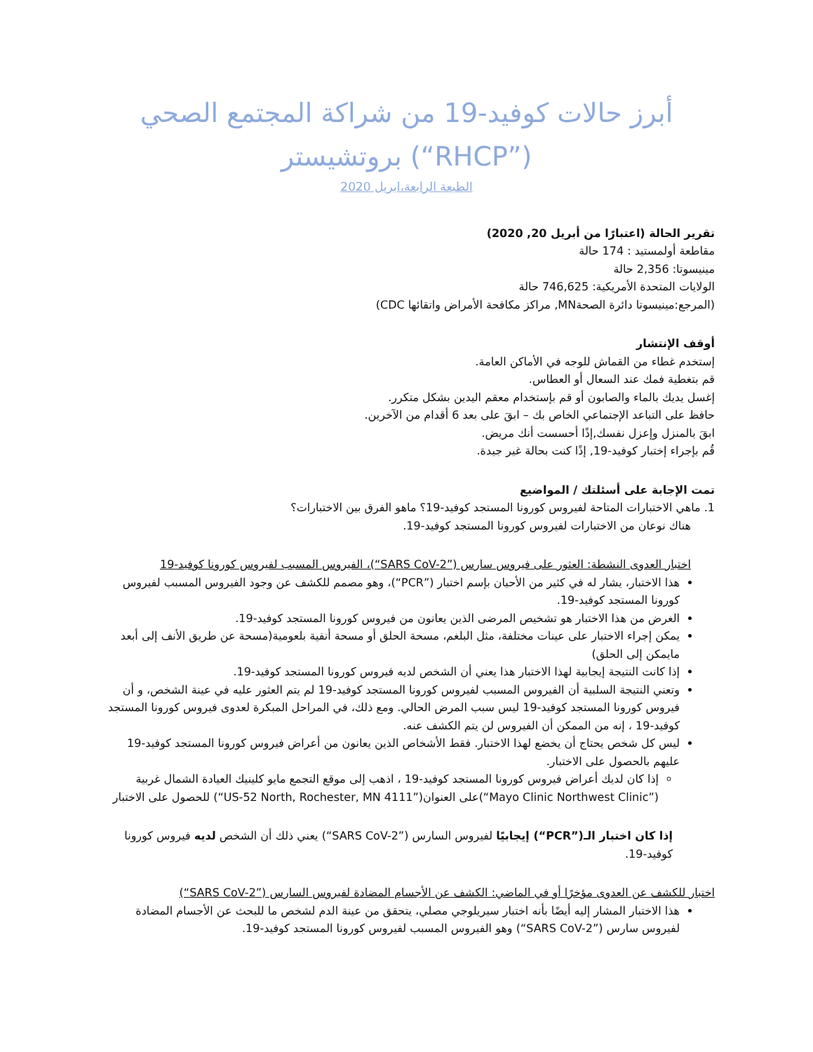أبرز حالات كوفيد-19 من شراكة المجتمع الصحي (”RHCP“) بروتشيستر
الطبعة الرابعة،ابريل 2020
تقرير الحالة (اعتبارًا من أبريل 20, 2020)
مقاطعة أولمستيد : 174 حالة
مينيسوتا: 2,356 حالة
الولايات المتحدة الأمريكية: 746,625 حالة
(المرجع:مينيسوتا دائرة الصحةMN, مراكز مكافحة الأمراض واتقائها CDC)
أوقف الإنتشار
إستخدم غطاء من القماش للوجه في الأماكن العامة.
قم بتغطية فمك عند السعال أو العطاس.
إغسل يديك بالماء والصابون أو قم بإستخدام معقم اليدين بشكل متكرر.
حافظ على التباعد الإجتماعي الخاص بك – ابقَ على بعد 6 أقدام من الآخرين.
ابقَ بالمنزل وإعزل نفسك,إذًا أحسست أنك مريض.
قُم بإجراء إختبار كوفيد-19, إذًا كنت بحالة غير جيدة.
تمت الإجابة على أسئلتك / المواضيع
1. ماهي الاختبارات المتاحة لفيروس كورونا المستجد كوفيد-19؟ ماهو الفرق بين الاختبارات؟
هناك نوعان من الاختبارات لفيروس كورونا المستجد كوفيد-19.
اختبار العدوى النشطة: العثور على فيروس سارس (”SARS CoV-2“)، الفيروس المسبب لفيروس كورونا كوفيد-19
هذا الاختبار، يشار له في كثير من الأحيان بإسم اختبار (”PCR“)، وهو مصمم للكشف عن وجود الفيروس المسبب لفيروس كورونا المستجد كوفيد-19.
الغرض من هذا الاختبار هو تشخيص المرضى الذين يعانون من فيروس كورونا المستجد كوفيد-19.
يمكن إجراء الاختبار على عينات مختلفة، مثل البلغم، مسحة الحلق أو مسحة أنفية بلعومية(مسحة عن طريق الأنف إلى أبعد مايمكن إلى الحلق)
إذا كانت النتيجة إيجابية لهذا الاختبار هذا يعني أن الشخص لديه فيروس كورونا المستجد كوفيد-19.
وتعني النتيجة السلبية أن الفيروس المسبب لفيروس كورونا المستجد كوفيد-19 لم يتم العثور عليه في عينة الشخص، و أن فيروس كورونا المستجد كوفيد-19 ليس سبب المرض الحالي. ومع ذلك، في المراحل المبكرة لعدوى فيروس كورونا المستجد كوفيد-19 ، إنه من الممكن أن الفيروس لن يتم الكشف عنه.
ليس كل شخص يحتاج أن يخضع لهذا الاختبار. فقط الأشخاص الذين يعانون من أعراض فيروس كورونا المستجد كوفيد-19 عليهم بالحصول على الاختبار.
إذا كان لديك أعراض فيروس كورونا المستجد كوفيد-19 ، اذهب إلى موقع التجمع مايو كلينيك العيادة الشمال غربية (”Mayo Clinic Northwest Clinic“)على العنوان(”4111 US-52 North, Rochester, MN“) للحصول على الاختبار
إذا كان اختبار الـ(”PCR“) إيجابيًا لفيروس السارس (”SARS CoV-2“) يعني ذلك أن الشخص لديه فيروس كورونا كوفيد-19.
اختبار للكشف عن العدوى مؤخرًا أو في الماضي: الكشف عن الأجسام المضادة لفيروس السارس (”SARS CoV-2“)
هذا الاختبار المشار إليه أيضًا بأنه اختبار سيريلوجي مصلي، يتحقق من عينة الدم لشخص ما للبحث عن الأجسام المضادة لفيروس سارس (”SARS CoV-2“) وهو الفيروس المسبب لفيروس كورونا المستجد كوفيد-19.